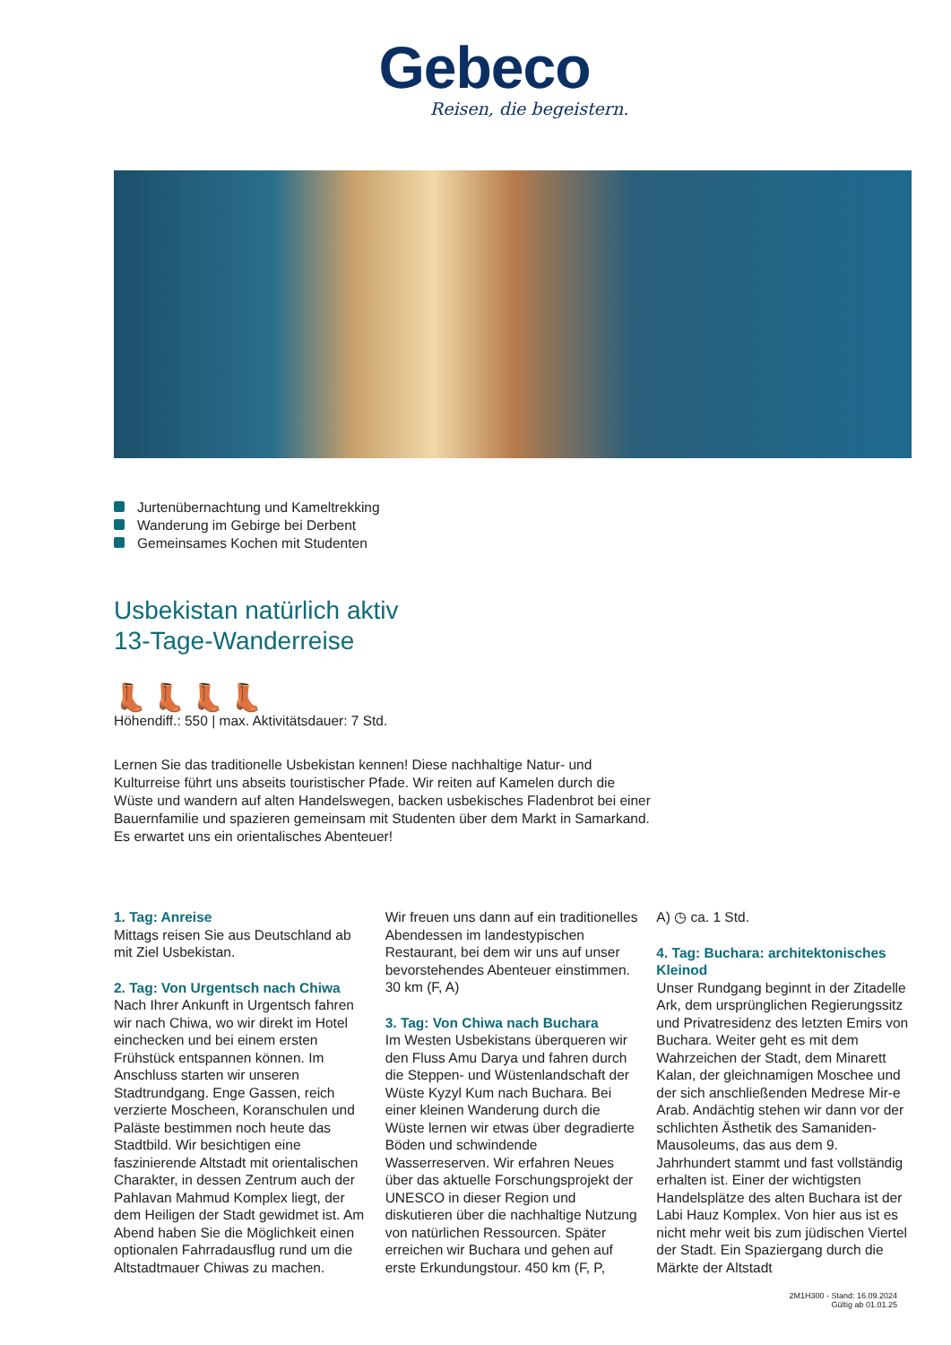Gebeco
Reisen, die begeistern.
Jurtenübernachtung und Kameltrekking
Wanderung im Gebirge bei Derbent
Gemeinsames Kochen mit Studenten
Usbekistan natürlich aktiv
13-Tage-Wanderreise
👢👢👢👢
Höhendiff.: 550 | max. Aktivitätsdauer: 7 Std.
Lernen Sie das traditionelle Usbekistan kennen! Diese nachhaltige Natur- und Kulturreise führt uns abseits touristischer Pfade. Wir reiten auf Kamelen durch die Wüste und wandern auf alten Handelswegen, backen usbekisches Fladenbrot bei einer Bauernfamilie und spazieren gemeinsam mit Studenten über dem Markt in Samarkand. Es erwartet uns ein orientalisches Abenteuer!
1. Tag: Anreise
Mittags reisen Sie aus Deutschland ab mit Ziel Usbekistan.
2. Tag: Von Urgentsch nach Chiwa
Nach Ihrer Ankunft in Urgentsch fahren wir nach Chiwa, wo wir direkt im Hotel einchecken und bei einem ersten Frühstück entspannen können. Im Anschluss starten wir unseren Stadtrundgang. Enge Gassen, reich verzierte Moscheen, Koranschulen und Paläste bestimmen noch heute das Stadtbild. Wir besichtigen eine faszinierende Altstadt mit orientalischen Charakter, in dessen Zentrum auch der Pahlavan Mahmud Komplex liegt, der dem Heiligen der Stadt gewidmet ist. Am Abend haben Sie die Möglichkeit einen optionalen Fahrradausflug rund um die Altstadtmauer Chiwas zu machen.
Wir freuen uns dann auf ein traditionelles Abendessen im landestypischen Restaurant, bei dem wir uns auf unser bevorstehendes Abenteuer einstimmen. 30 km (F, A)
3. Tag: Von Chiwa nach Buchara
Im Westen Usbekistans überqueren wir den Fluss Amu Darya und fahren durch die Steppen- und Wüstenlandschaft der Wüste Kyzyl Kum nach Buchara. Bei einer kleinen Wanderung durch die Wüste lernen wir etwas über degradierte Böden und schwindende Wasserreserven. Wir erfahren Neues über das aktuelle Forschungsprojekt der UNESCO in dieser Region und diskutieren über die nachhaltige Nutzung von natürlichen Ressourcen. Später erreichen wir Buchara und gehen auf erste Erkundungstour. 450 km (F, P,
A) ◷ ca. 1 Std.
4. Tag: Buchara: architektonisches Kleinod
Unser Rundgang beginnt in der Zitadelle Ark, dem ursprünglichen Regierungssitz und Privatresidenz des letzten Emirs von Buchara. Weiter geht es mit dem Wahrzeichen der Stadt, dem Minarett Kalan, der gleichnamigen Moschee und der sich anschließenden Medrese Mir-e Arab. Andächtig stehen wir dann vor der schlichten Ästhetik des Samaniden-Mausoleums, das aus dem 9. Jahrhundert stammt und fast vollständig erhalten ist. Einer der wichtigsten Handelsplätze des alten Buchara ist der Labi Hauz Komplex. Von hier aus ist es nicht mehr weit bis zum jüdischen Viertel der Stadt. Ein Spaziergang durch die Märkte der Altstadt
2M1H300 - Stand: 16.09.2024
Gültig ab 01.01.25